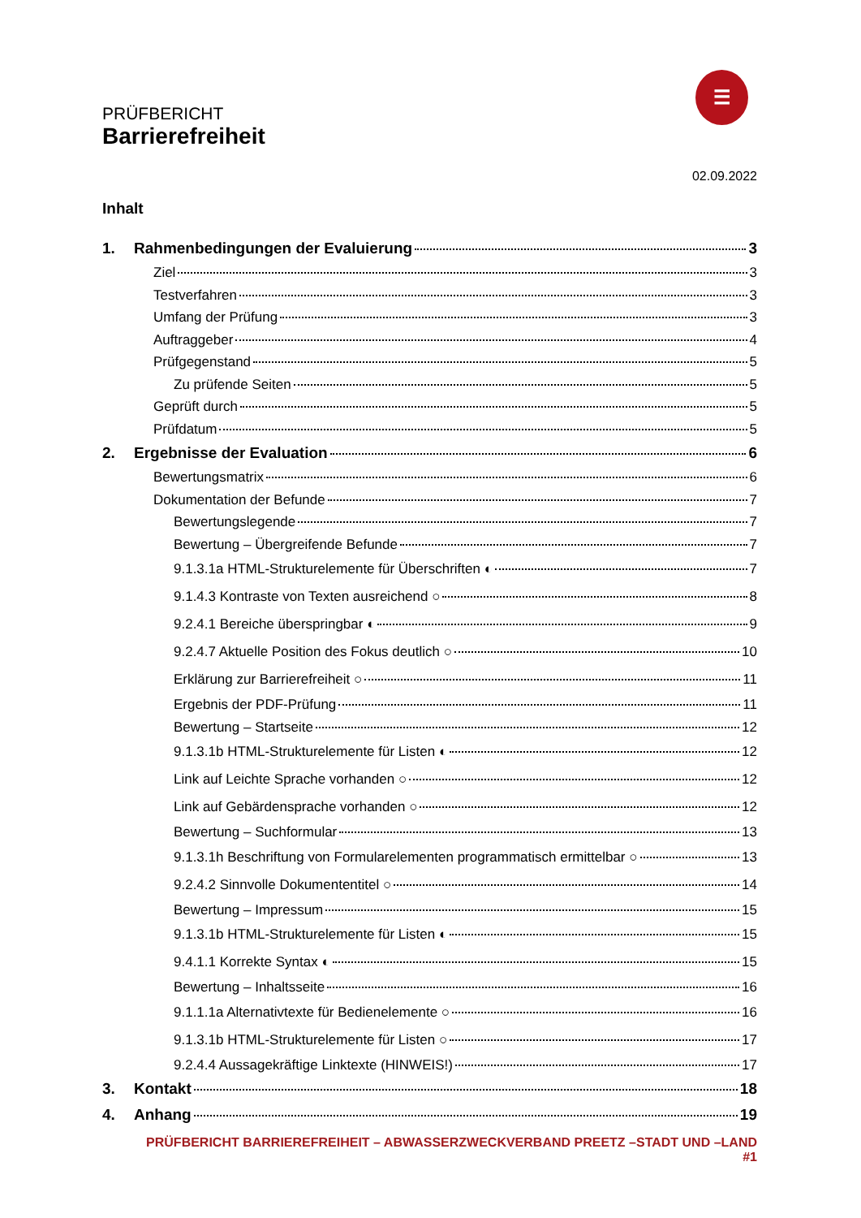PRÜFBERICHT
Barrierefreiheit
☰
02.09.2022
Inhalt
1. Rahmenbedingungen der Evaluierung 3
Ziel 3
Testverfahren 3
Umfang der Prüfung 3
Auftraggeber 4
Prüfgegenstand 5
Zu prüfende Seiten 5
Geprüft durch 5
Prüfdatum 5
2. Ergebnisse der Evaluation 6
Bewertungsmatrix 6
Dokumentation der Befunde 7
Bewertungslegende 7
Bewertung – Übergreifende Befunde 7
9.1.3.1a HTML-Strukturelemente für Überschriften ◐ 7
9.1.4.3 Kontraste von Texten ausreichend ○ 8
9.2.4.1 Bereiche überspringbar ◐ 9
9.2.4.7 Aktuelle Position des Fokus deutlich ○ 10
Erklärung zur Barrierefreiheit ○ 11
Ergebnis der PDF-Prüfung 11
Bewertung – Startseite 12
9.1.3.1b HTML-Strukturelemente für Listen ◐ 12
Link auf Leichte Sprache vorhanden ○ 12
Link auf Gebärdensprache vorhanden ○ 12
Bewertung – Suchformular 13
9.1.3.1h Beschriftung von Formularelementen programmatisch ermittelbar ○ 13
9.2.4.2 Sinnvolle Dokumententitel ○ 14
Bewertung – Impressum 15
9.1.3.1b HTML-Strukturelemente für Listen ◐ 15
9.4.1.1 Korrekte Syntax ◐ 15
Bewertung – Inhaltsseite 16
9.1.1.1a Alternativtexte für Bedienelemente ○ 16
9.1.3.1b HTML-Strukturelemente für Listen ○ 17
9.2.4.4 Aussagekräftige Linktexte (HINWEIS!) 17
3. Kontakt 18
4. Anhang 19
PRÜFBERICHT BARRIEREFREIHEIT – ABWASSERZWECKVERBAND PREETZ –STADT UND –LAND #1